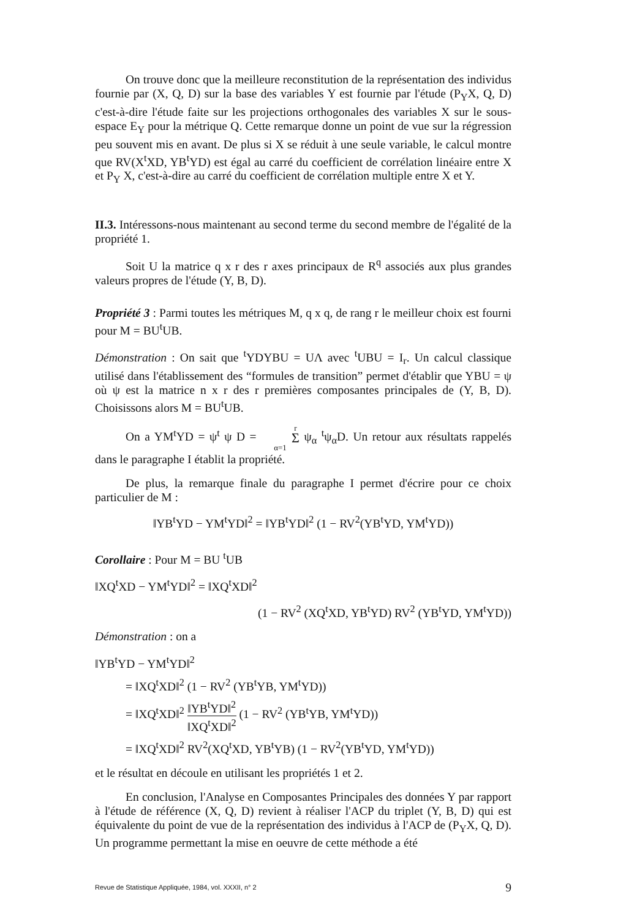On trouve donc que la meilleure reconstitution de la représentation des individus fournie par (X, Q, D) sur la base des variables Y est fournie par l'étude (P<sub>Y</sub>X, Q, D) c'est-à-dire l'étude faite sur les projections orthogonales des variables X sur le sous-espace E<sub>Y</sub> pour la métrique Q. Cette remarque donne un point de vue sur la régression peu souvent mis en avant. De plus si X se réduit à une seule variable, le calcul montre que RV(X<sup>t</sup>XD, YB<sup>t</sup>YD) est égal au carré du coefficient de corrélation linéaire entre X et P<sub>Y</sub> X, c'est-à-dire au carré du coefficient de corrélation multiple entre X et Y.
II.3. Intéressons-nous maintenant au second terme du second membre de l'égalité de la propriété 1.
Soit U la matrice q x r des r axes principaux de R<sup>q</sup> associés aux plus grandes valeurs propres de l'étude (Y, B, D).
Propriété 3 : Parmi toutes les métriques M, q x q, de rang r le meilleur choix est fourni pour M = BU<sup>t</sup>UB.
Démonstration : On sait que <sup>t</sup>YDYBU = UΛ avec <sup>t</sup>UBU = I<sub>r</sub>. Un calcul classique utilisé dans l'établissement des “formules de transition” permet d'établir que YBU = ψ où ψ est la matrice n x r des r premières composantes principales de (Y, B, D). Choisissons alors M = BU<sup>t</sup>UB.
On a YM<sup>t</sup>YD = ψ<sup>t</sup> ψ D = r Σ α=1 ψ<sub>α</sub> <sup>t</sup>ψ<sub>α</sub>D. Un retour aux résultats rappelés dans le paragraphe I établit la propriété.
De plus, la remarque finale du paragraphe I permet d'écrire pour ce choix particulier de M :
‖YB<sup>t</sup>YD − YM<sup>t</sup>YD‖<sup>2</sup> = ‖YB<sup>t</sup>YD‖<sup>2</sup> (1 − RV<sup>2</sup>(YB<sup>t</sup>YD, YM<sup>t</sup>YD))
Corollaire : Pour M = BU <sup>t</sup>UB
‖XQ<sup>t</sup>XD − YM<sup>t</sup>YD‖<sup>2</sup> = ‖XQ<sup>t</sup>XD‖<sup>2</sup>
(1 − RV<sup>2</sup> (XQ<sup>t</sup>XD, YB<sup>t</sup>YD) RV<sup>2</sup> (YB<sup>t</sup>YD, YM<sup>t</sup>YD))
Démonstration : on a
‖YB<sup>t</sup>YD − YM<sup>t</sup>YD‖<sup>2</sup>
= ‖XQ<sup>t</sup>XD‖<sup>2</sup> (1 − RV<sup>2</sup> (YB<sup>t</sup>YB, YM<sup>t</sup>YD))
= ‖XQ<sup>t</sup>XD‖<sup>2</sup> ‖YB<sup>t</sup>YD‖<sup>2</sup> ‖XQ<sup>t</sup>XD‖<sup>2</sup> (1 − RV<sup>2</sup> (YB<sup>t</sup>YB, YM<sup>t</sup>YD))
= ‖XQ<sup>t</sup>XD‖<sup>2</sup> RV<sup>2</sup>(XQ<sup>t</sup>XD, YB<sup>t</sup>YB) (1 − RV<sup>2</sup>(YB<sup>t</sup>YD, YM<sup>t</sup>YD))
et le résultat en découle en utilisant les propriétés 1 et 2.
En conclusion, l'Analyse en Composantes Principales des données Y par rapport à l'étude de référence (X, Q, D) revient à réaliser l'ACP du triplet (Y, B, D) qui est équivalente du point de vue de la représentation des individus à l'ACP de (P<sub>Y</sub>X, Q, D). Un programme permettant la mise en oeuvre de cette méthode a été
Revue de Statistique Appliquée, 1984, vol. XXXII, n° 2 9